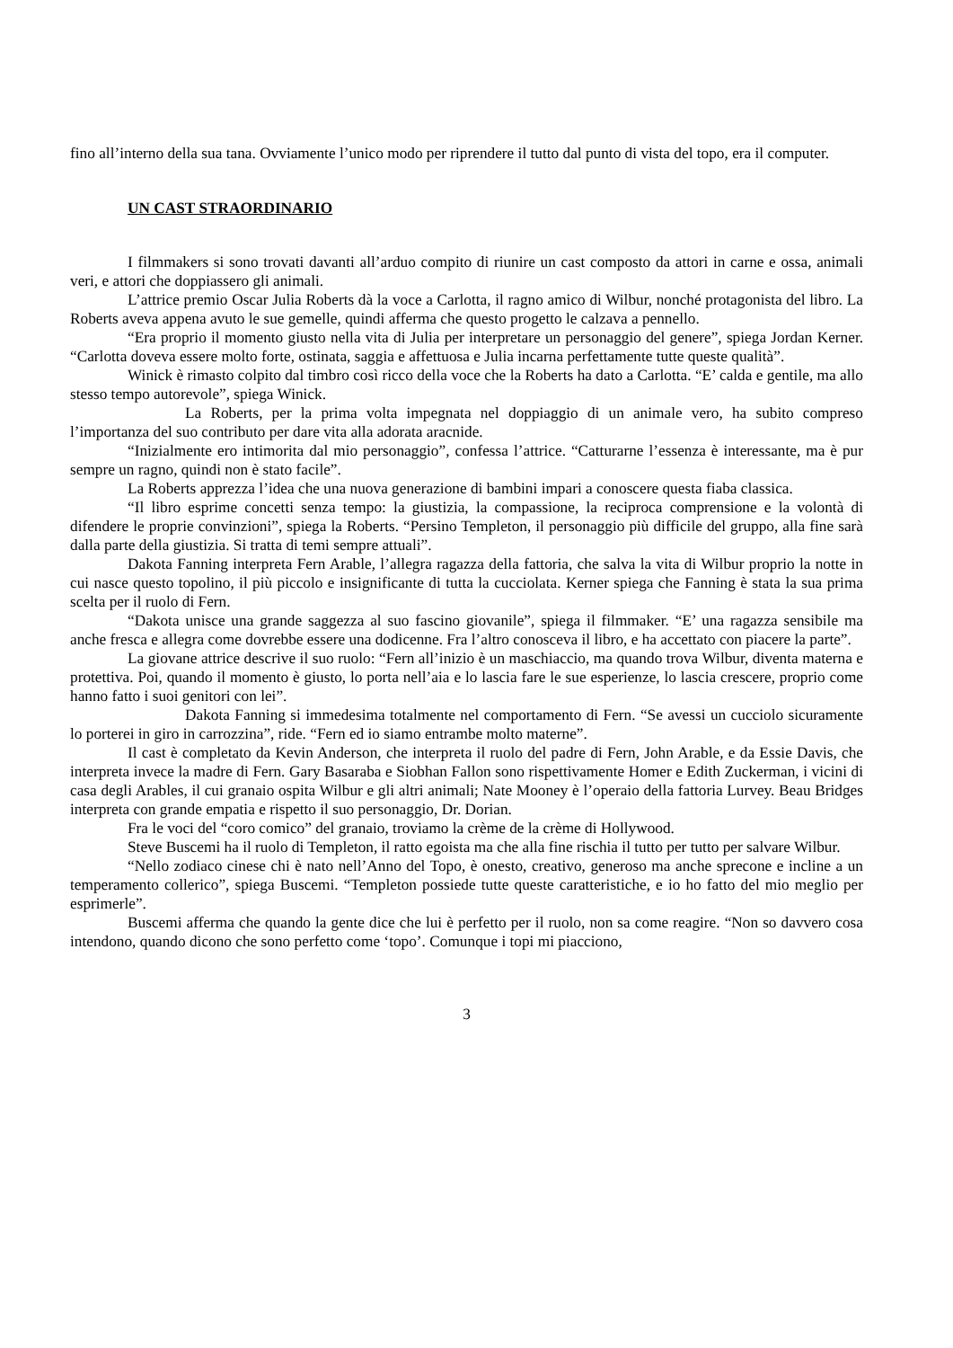fino all’interno della sua tana. Ovviamente l’unico modo per riprendere il tutto dal punto di vista del topo, era il computer.
UN CAST STRAORDINARIO
I filmmakers si sono trovati davanti all’arduo compito di riunire un cast composto da attori in carne e ossa, animali veri, e attori che doppiassero gli animali.
L’attrice premio Oscar Julia Roberts dà la voce a Carlotta, il ragno amico di Wilbur, nonché protagonista del libro. La Roberts aveva appena avuto le sue gemelle, quindi afferma che questo progetto le calzava a pennello.
“Era proprio il momento giusto nella vita di Julia per interpretare un personaggio del genere”, spiega Jordan Kerner. “Carlotta doveva essere molto forte, ostinata, saggia e affettuosa e Julia incarna perfettamente tutte queste qualità”.
Winick è rimasto colpito dal timbro così ricco della voce che la Roberts ha dato a Carlotta. “E’ calda e gentile, ma allo stesso tempo autorevole”, spiega Winick.
La Roberts, per la prima volta impegnata nel doppiaggio di un animale vero, ha subito compreso l’importanza del suo contributo per dare vita alla adorata aracnide.
“Inizialmente ero intimorita dal mio personaggio”, confessa l’attrice. “Catturarne l’essenza è interessante, ma è pur sempre un ragno, quindi non è stato facile”.
La Roberts apprezza l’idea che una nuova generazione di bambini impari a conoscere questa fiaba classica.
“Il libro esprime concetti senza tempo: la giustizia, la compassione, la reciproca comprensione e la volontà di difendere le proprie convinzioni”, spiega la Roberts. “Persino Templeton, il personaggio più difficile del gruppo, alla fine sarà dalla parte della giustizia. Si tratta di temi sempre attuali”.
Dakota Fanning interpreta Fern Arable, l’allegra ragazza della fattoria, che salva la vita di Wilbur proprio la notte in cui nasce questo topolino, il più piccolo e insignificante di tutta la cucciolata. Kerner spiega che Fanning è stata la sua prima scelta per il ruolo di Fern.
“Dakota unisce una grande saggezza al suo fascino giovanile”, spiega il filmmaker. “E’ una ragazza sensibile ma anche fresca e allegra come dovrebbe essere una dodicenne. Fra l’altro conosceva il libro, e ha accettato con piacere la parte”.
La giovane attrice descrive il suo ruolo: “Fern all’inizio è un maschiaccio, ma quando trova Wilbur, diventa materna e protettiva. Poi, quando il momento è giusto, lo porta nell’aia e lo lascia fare le sue esperienze, lo lascia crescere, proprio come hanno fatto i suoi genitori con lei”.
Dakota Fanning si immedesima totalmente nel comportamento di Fern. “Se avessi un cucciolo sicuramente lo porterei in giro in carrozzina”, ride. “Fern ed io siamo entrambe molto materne”.
Il cast è completato da Kevin Anderson, che interpreta il ruolo del padre di Fern, John Arable, e da Essie Davis, che interpreta invece la madre di Fern. Gary Basaraba e Siobhan Fallon sono rispettivamente Homer e Edith Zuckerman, i vicini di casa degli Arables, il cui granaio ospita Wilbur e gli altri animali; Nate Mooney è l’operaio della fattoria Lurvey. Beau Bridges interpreta con grande empatia e rispetto il suo personaggio, Dr. Dorian.
Fra le voci del “coro comico” del granaio, troviamo la crème de la crème di Hollywood.
Steve Buscemi ha il ruolo di Templeton, il ratto egoista ma che alla fine rischia il tutto per tutto per salvare Wilbur.
“Nello zodiaco cinese chi è nato nell’Anno del Topo, è onesto, creativo, generoso ma anche sprecone e incline a un temperamento collerico”, spiega Buscemi. “Templeton possiede tutte queste caratteristiche, e io ho fatto del mio meglio per esprimerle”.
Buscemi afferma che quando la gente dice che lui è perfetto per il ruolo, non sa come reagire. “Non so davvero cosa intendono, quando dicono che sono perfetto come ‘topo’. Comunque i topi mi piacciono,
3